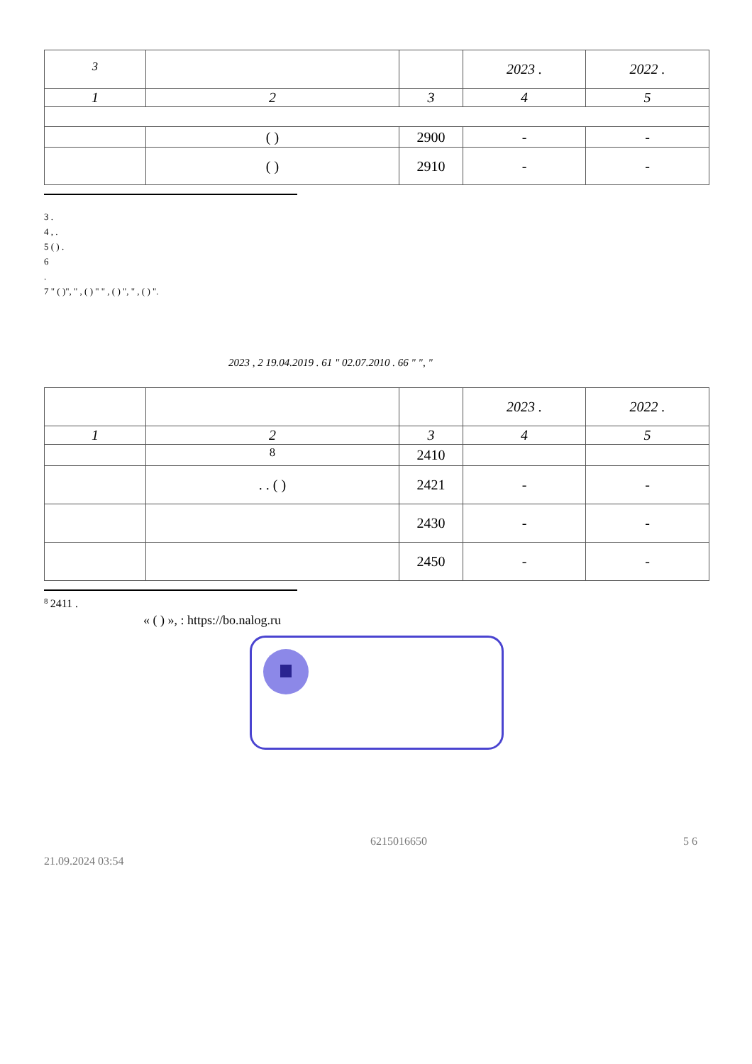| <sup>3</sup> | | | 2023 . | 2022 . |
| --- | --- | --- | --- | --- |
| 1 | 2 | 3 | 4 | 5 |
| | ( ) | 2900 | - | - |
| | ( ) | 2910 | - | - |
3 .
4 , .
5 ( ) .
6
.
7 " ( )", " , ( ) " " , ( ) ", " , ( ) ".
2023 , 2 19.04.2019 . 61 " 02.07.2010 . 66 " ", "
| | | | 2023 . | 2022 . |
| --- | --- | --- | --- | --- |
| 1 | 2 | 3 | 4 | 5 |
| | <sup>8</sup> | 2410 | | |
| | . . ( ) | 2421 | - | - |
| | | 2430 | - | - |
| | | 2450 | - | - |
<sup>8</sup> 2411 .
« ( ) », : https://bo.nalog.ru
6215016650 5 6
21.09.2024 03:54